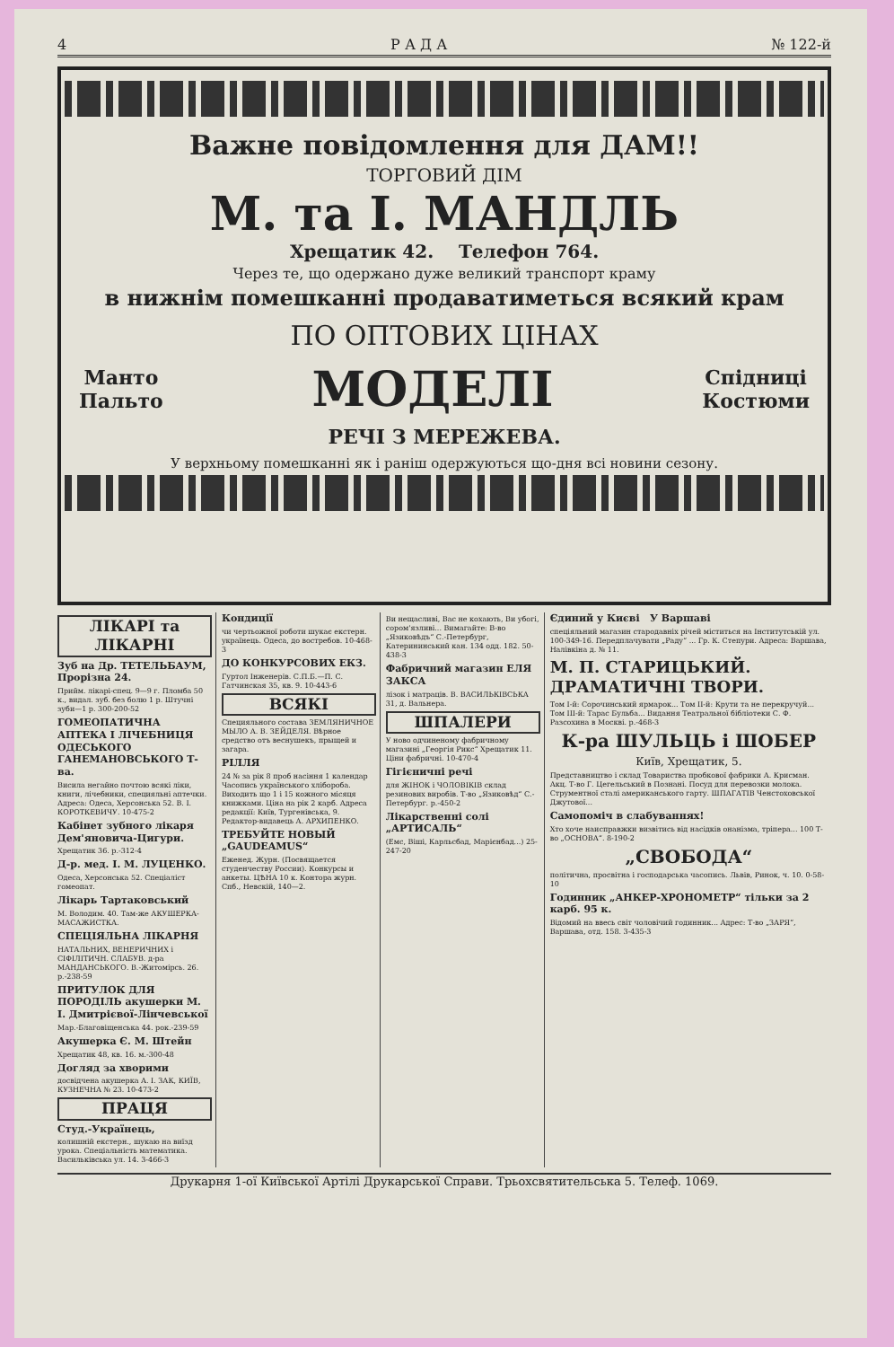4 Р А Д А № 122-й
Важне повідомлення для ДАМ!!
ТОРГОВИЙ ДІМ
М. та І. МАНДЛЬ
Хрещатик 42. Телефон 764.
Через те, що одержано дуже великий транспорт краму
в нижнім помешканні продаватиметься всякий крам
ПО ОПТОВИХ ЦІНАХ
Манто
Пальто МОДЕЛІ Спідниці
Костюми
РЕЧІ З МЕРЕЖЕВА.
У верхньому помешканні як і раніш одержуються що-дня всі новини сезону.
ЛІКАРІ та ЛІКАРНІ
Зуб на Др. ТЕТЕЛЬБАУМ, Прорізна 24.
Прийм. лікарі-спец. 9—9 г. Пломба 50 к., видал. зуб. без болю 1 р. Штучні зуби—1 р. 300-200-52
ГОМЕОПАТИЧНА АПТЕКА І ЛІЧЕБНИЦЯ ОДЕСЬКОГО ГАНЕМАНОВСЬКОГО Т-ва.
Висила негайно почтою всякі ліки, книги, лічебники, специяльні аптечки. Адреса: Одеса, Херсонська 52. В. І. КОРОТКЕВИЧУ. 10-475-2
Кабінет зубного лікаря Дем'яновича-Цигури.
Хрещатик 36. р.-312-4
Д-р. мед. І. М. ЛУЦЕНКО.
Одеса, Херсонська 52. Спеціаліст гомеопат.
Лікарь Тартаковський
М. Володим. 40. Там-же АКУШЕРКА-МАСАЖИСТКА.
СПЕЦІЯЛЬНА ЛІКАРНЯ
НАТАЛЬНИХ, ВЕНЕРИЧНИХ і СІФІЛІТИЧН. СЛАБУВ. д-ра МАНДАНСЬКОГО. В.-Житомірсь. 26. р.-238-59
ПРИТУЛОК ДЛЯ ПОРОДІЛЬ акушерки М. І. Дмитрієвої-Лінчевської
Мар.-Благовіщенська 44. рок.-239-59
Акушерка Є. М. Штейн
Хрещатик 48, кв. 16. м.-300-48
Догляд за хворими
досвідчена акушерка А. І. ЗАК, КИЇВ, КУЗНЕЧНА № 23. 10-473-2
ПРАЦЯ
Студ.-Українець,
колишній екстерн., шукаю на виїзд урока. Спеціальність математика. Васильківська ул. 14. 3-466-3
Кондиції
чи чертьожної роботи шукає екстерн. українець. Одеса, до востребов. 10-468-3
ДО КОНКУРСОВИХ ЕКЗ.
Гуртол Інженерів. С.П.Б.—П. С. Гатчинская 35, кв. 9. 10-443-6
ВСЯКІ
Специяльного состава ЗЕМЛЯНИЧНОЕ МЫЛО А. В. ЗЕЙДЕЛЯ. Вѣрное средство отъ веснушекъ, прыщей и загара.
РІЛЛЯ
24 № за рік 8 проб насіння 1 календар Часопись українського хлібороба. Виходить що 1 і 15 кожного місяця книжками. Ціна на рік 2 карб. Адреса редакції: Київ, Тургенівська, 9. Редактор-видавець А. АРХИПЕНКО.
ТРЕБУЙТЕ НОВЫЙ „GAUDEAMUS“
Еженед. Журн. (Посвящается студенчеству России). Конкурсы и анкеты. ЦѢНА 10 к. Контора журн. Спб., Невскій, 140—2.
Ви нещасливі, Вас не кохають, Ви убогі, сором'язливі... Вимагайте: В-во „Язиковѣдъ“ С.-Петербург, Катерининський кан. 134 одд. 182. 50-438-3
Фабричний магазин ЕЛЯ ЗАКСА
лізок і матраців. В. ВАСИЛЬКІВСЬКА 31, д. Вальнера.
ШПАЛЕРИ
У ново одчиненому фабричному магазині „Георгія Рикс“ Хрещатик 11. Ціни фабричні. 10-470-4
Гігієничні речі
для ЖІНОК і ЧОЛОВІКІВ склад резинових виробів. Т-во „Язиковѣд“ С.-Петербург. р.-450-2
Лікарственні солі „АРТИСАЛЬ“
(Емс, Віші, Карльсбад, Марієнбад...) 25-247-20
Єдиний у Києві У Варшаві
спеціяльний магазин стародавніх річей міститься на Інститутській ул. 100-349-16. Передплачувати „Раду“ ... Гр. К. Степури. Адреса: Варшава, Налівкіна д. № 11.
М. П. СТАРИЦЬКИЙ. ДРАМАТИЧНІ ТВОРИ.
Том І-й: Сорочинський ярмарок... Том ІІ-й: Крути та не перекручуй... Том ІІІ-й: Тарас Бульба... Видання Театральної бібліотеки С. Ф. Разсохина в Москві. р.-468-3
К-ра ШУЛЬЦЬ і ШОБЕР
Київ, Хрещатик, 5.
Представництво і склад Товариства пробкової фабрики А. Крисман. Акц. Т-во Г. Цегельський в Познані. Посуд для перевозки молока. Струментної сталі американського гарту. ШПАГАТІВ Ченстоховської Джутової...
Самопоміч в слабуваннях!
Хто хоче наисправжки визвітись від насідків онанізма, тріпера... 100 Т-во „ОСНОВА“. 8-190-2
„СВОБОДА“
політична, просвітна і господарська часопись. Львів, Ринок, ч. 10. 0-58-10
Годинник „АНКЕР-ХРОНОМЕТР“ тільки за 2 карб. 95 к.
Відомий на ввесь світ чоловічий годинник... Адрес: Т-во „ЗАРЯ“, Варшава, отд. 158. 3-435-3
Друкарня 1-ої Київської Артілі Друкарської Справи. Трьохсвятительська 5. Телеф. 1069.